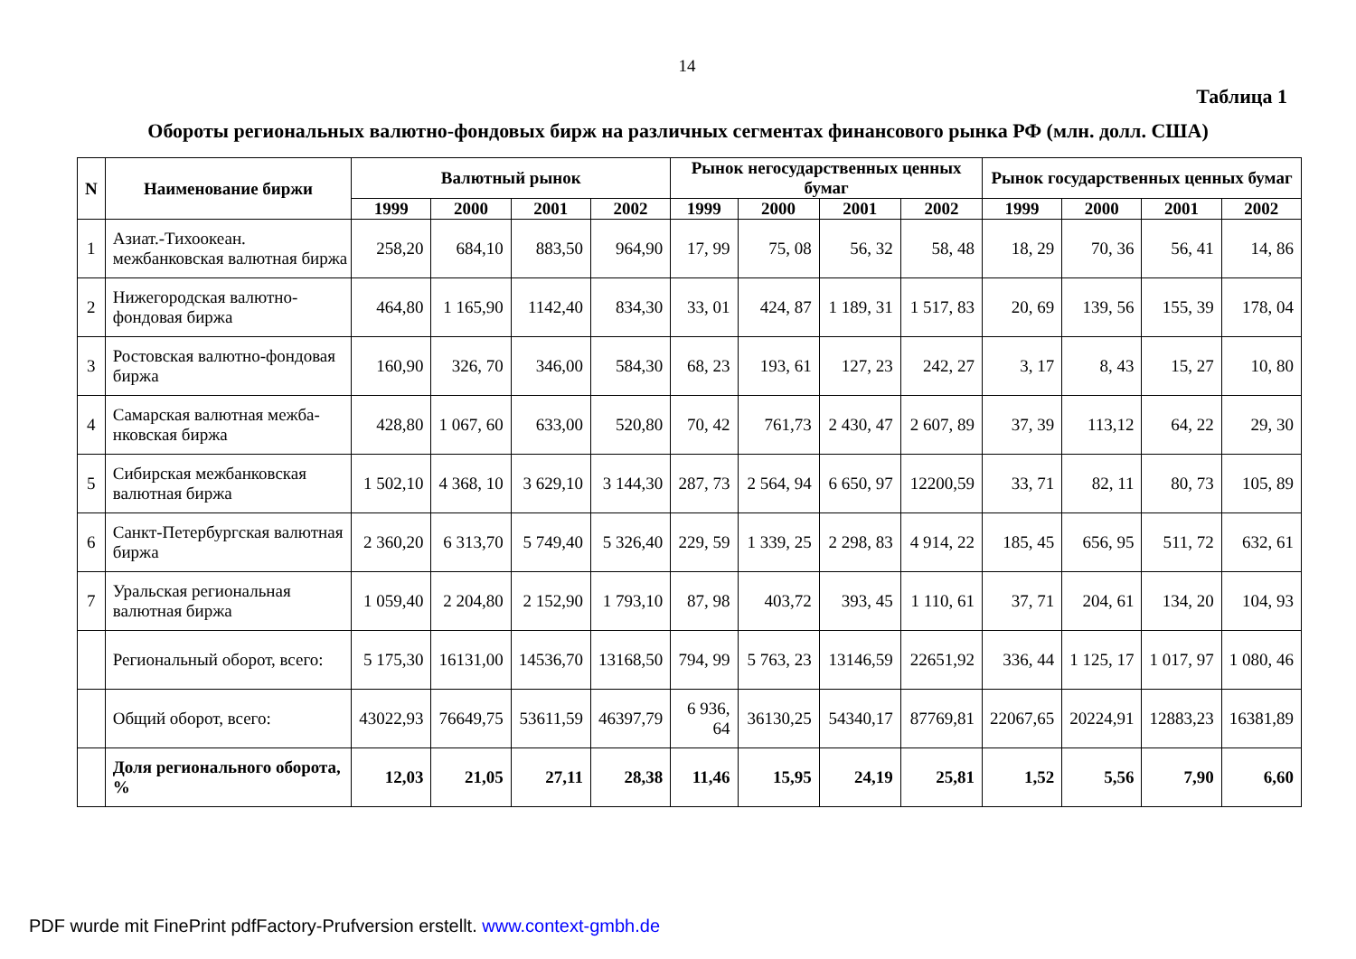14
Таблица 1
Обороты региональных валютно-фондовых бирж на различных сегментах финансового рынка РФ (млн. долл. США)
| N | Наименование биржи | Валютный рынок | | | | Рынок негосударственных ценных бумаг | | | | Рынок государственных ценных бумаг | | | |
| --- | --- | --- | --- | --- | --- | --- | --- | --- | --- | --- | --- | --- | --- |
| | | 1999 | 2000 | 2001 | 2002 | 1999 | 2000 | 2001 | 2002 | 1999 | 2000 | 2001 | 2002 |
| 1 | Азиат.-Тихоокеан. межбанковская валютная биржа | 258,20 | 684,10 | 883,50 | 964,90 | 17, 99 | 75, 08 | 56, 32 | 58, 48 | 18, 29 | 70, 36 | 56, 41 | 14, 86 |
| 2 | Нижегородская валютно-фондовая биржа | 464,80 | 1 165,90 | 1142,40 | 834,30 | 33, 01 | 424, 87 | 1 189, 31 | 1 517, 83 | 20, 69 | 139, 56 | 155, 39 | 178, 04 |
| 3 | Ростовская валютно-фондовая биржа | 160,90 | 326, 70 | 346,00 | 584,30 | 68, 23 | 193, 61 | 127, 23 | 242, 27 | 3, 17 | 8, 43 | 15, 27 | 10, 80 |
| 4 | Самарская валютная межба-нковская биржа | 428,80 | 1 067, 60 | 633,00 | 520,80 | 70, 42 | 761,73 | 2 430, 47 | 2 607, 89 | 37, 39 | 113,12 | 64, 22 | 29, 30 |
| 5 | Сибирская межбанковская валютная биржа | 1 502,10 | 4 368, 10 | 3 629,10 | 3 144,30 | 287, 73 | 2 564, 94 | 6 650, 97 | 12200,59 | 33, 71 | 82, 11 | 80, 73 | 105, 89 |
| 6 | Санкт-Петербургская валютная биржа | 2 360,20 | 6 313,70 | 5 749,40 | 5 326,40 | 229, 59 | 1 339, 25 | 2 298, 83 | 4 914, 22 | 185, 45 | 656, 95 | 511, 72 | 632, 61 |
| 7 | Уральская региональная валютная биржа | 1 059,40 | 2 204,80 | 2 152,90 | 1 793,10 | 87, 98 | 403,72 | 393, 45 | 1 110, 61 | 37, 71 | 204, 61 | 134, 20 | 104, 93 |
| | Региональный оборот, всего: | 5 175,30 | 16131,00 | 14536,70 | 13168,50 | 794, 99 | 5 763, 23 | 13146,59 | 22651,92 | 336, 44 | 1 125, 17 | 1 017, 97 | 1 080, 46 |
| | Общий оборот, всего: | 43022,93 | 76649,75 | 53611,59 | 46397,79 | 6 936, 64 | 36130,25 | 54340,17 | 87769,81 | 22067,65 | 20224,91 | 12883,23 | 16381,89 |
| | Доля регионального оборота, % | 12,03 | 21,05 | 27,11 | 28,38 | 11,46 | 15,95 | 24,19 | 25,81 | 1,52 | 5,56 | 7,90 | 6,60 |
PDF wurde mit FinePrint pdfFactory-Prufversion erstellt. www.context-gmbh.de